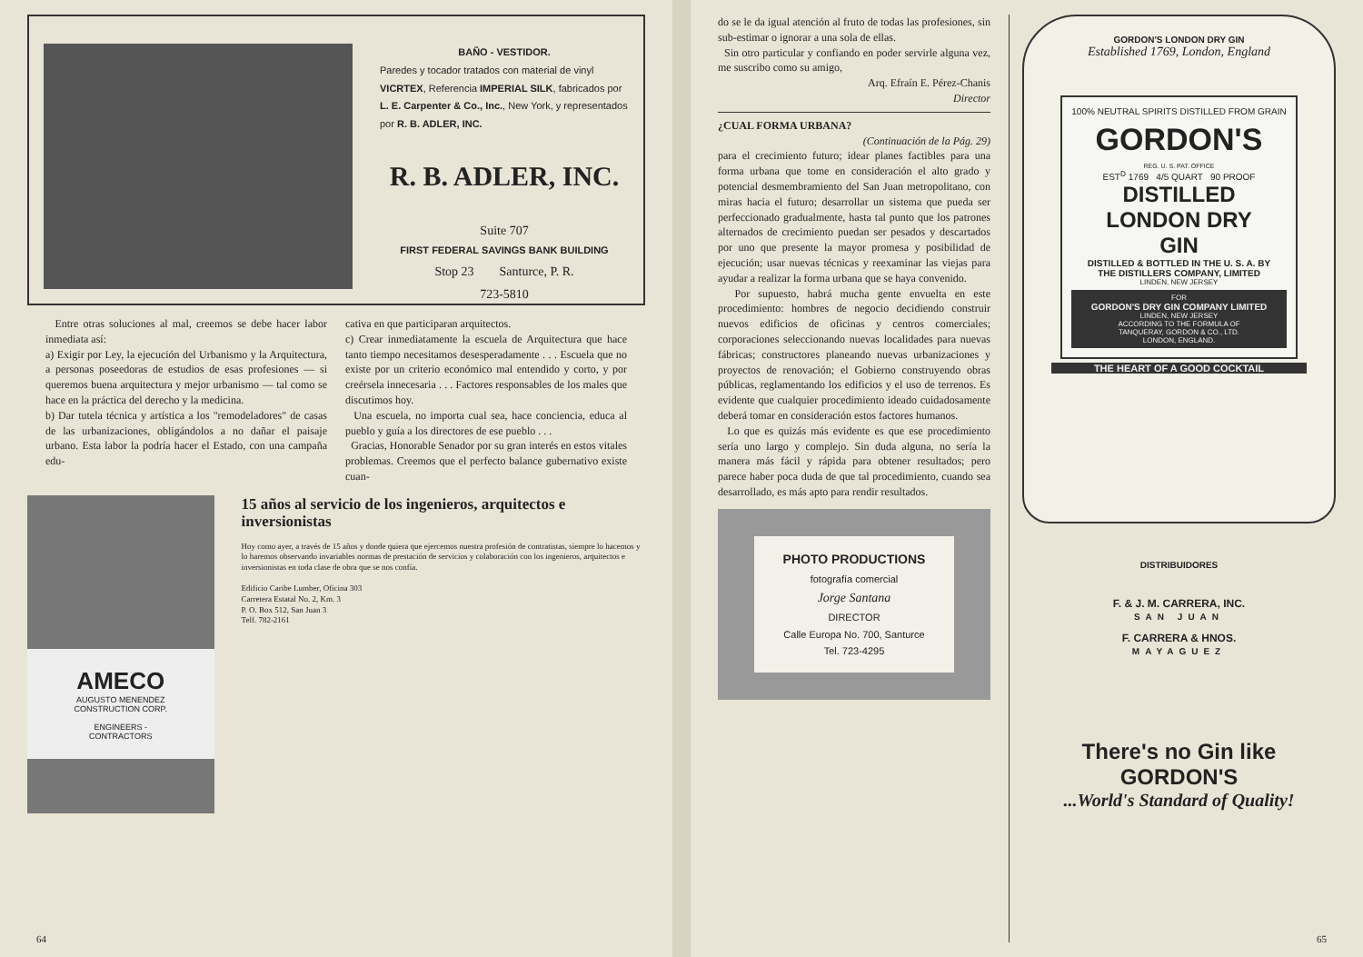BAÑO - VESTIDOR.
Paredes y tocador tratados con material de vinyl VICRTEX, Referencia IMPERIAL SILK, fabricados por L. E. Carpenter & Co., Inc., New York, y representados por R. B. ADLER, INC.
R. B. ADLER, INC.
Suite 707
FIRST FEDERAL SAVINGS BANK BUILDING
Stop 23 Santurce, P. R.
723-5810
Entre otras soluciones al mal, creemos se debe hacer labor inmediata así:
a) Exigir por Ley, la ejecución del Urbanismo y la Arquitectura, a personas poseedoras de estudios de esas profesiones — si queremos buena arquitectura y mejor urbanismo — tal como se hace en la práctica del derecho y la medicina.
b) Dar tutela técnica y artística a los "remodeladores" de casas de las urbanizaciones, obligándolos a no dañar el paisaje urbano. Esta labor la podría hacer el Estado, con una campaña edu-
cativa en que participaran arquitectos.
c) Crear inmediatamente la escuela de Arquitectura que hace tanto tiempo necesitamos desesperadamente . . . Escuela que no existe por un criterio económico mal entendido y corto, y por creérsela innecesaria . . . Factores responsables de los males que discutimos hoy.
Una escuela, no importa cual sea, hace conciencia, educa al pueblo y guía a los directores de ese pueblo . . .
Gracias, Honorable Senador por su gran interés en estos vitales problemas. Creemos que el perfecto balance gubernativo existe cuan-
AMECO
AUGUSTO MENENDEZ CONSTRUCTION CORP.
ENGINEERS - CONTRACTORS
15 años al servicio de los ingenieros, arquitectos e inversionistas
Hoy como ayer, a través de 15 años y donde quiera que ejercemos nuestra profesión de contratistas, siempre lo hacemos y lo haremos observando invariables normas de prestación de servicios y colaboración con los ingenieros, arquitectos e inversionistas en toda clase de obra que se nos confía.
Edificio Caribe Lumber, Oficina 303
Carretera Estatal No. 2, Km. 3
P. O. Box 512, San Juan 3
Telf. 782-2161
64
do se le da igual atención al fruto de todas las profesiones, sin sub-estimar o ignorar a una sola de ellas.
Sin otro particular y confiando en poder servirle alguna vez, me suscribo como su amigo,
Arq. Efraín E. Pérez-Chanis
Director
¿CUAL FORMA URBANA?
(Continuación de la Pág. 29)
para el crecimiento futuro; idear planes factibles para una forma urbana que tome en consideración el alto grado y potencial desmembramiento del San Juan metropolitano, con miras hacia el futuro; desarrollar un sistema que pueda ser perfeccionado gradualmente, hasta tal punto que los patrones alternados de crecimiento puedan ser pesados y descartados por uno que presente la mayor promesa y posibilidad de ejecución; usar nuevas técnicas y reexaminar las viejas para ayudar a realizar la forma urbana que se haya convenido.
Por supuesto, habrá mucha gente envuelta en este procedimiento: hombres de negocio decidiendo construir nuevos edificios de oficinas y centros comerciales; corporaciones seleccionando nuevas localidades para nuevas fábricas; constructores planeando nuevas urbanizaciones y proyectos de renovación; el Gobierno construyendo obras públicas, reglamentando los edificios y el uso de terrenos. Es evidente que cualquier procedimiento ideado cuidadosamente deberá tomar en consideración estos factores humanos.
Lo que es quizás más evidente es que ese procedimiento sería uno largo y complejo. Sin duda alguna, no sería la manera más fácil y rápida para obtener resultados; pero parece haber poca duda de que tal procedimiento, cuando sea desarrollado, es más apto para rendir resultados.
PHOTO PRODUCTIONS
fotografía comercial
Jorge Santana
DIRECTOR
Calle Europa No. 700, Santurce
Tel. 723-4295
GORDON'S LONDON DRY GIN
Established 1769, London, England
100% NEUTRAL SPIRITS DISTILLED FROM GRAIN
GORDON'S
REG. U. S. PAT. OFFICE
EST<sup>D</sup> 1769 4/5 QUART 90 PROOF
DISTILLED
LONDON DRY
GIN
DISTILLED & BOTTLED IN THE U. S. A. BY
THE DISTILLERS COMPANY, LIMITED
LINDEN, NEW JERSEY
FOR
GORDON'S DRY GIN COMPANY LIMITED
LINDEN, NEW JERSEY
ACCORDING TO THE FORMULA OF
TANQUERAY, GORDON & CO., LTD.
LONDON, ENGLAND.
THE HEART OF A GOOD COCKTAIL
DISTRIBUIDORES
F. & J. M. CARRERA, INC.
SAN JUAN
F. CARRERA & HNOS.
MAYAGUEZ
There's no Gin like GORDON'S
...World's Standard of Quality!
65